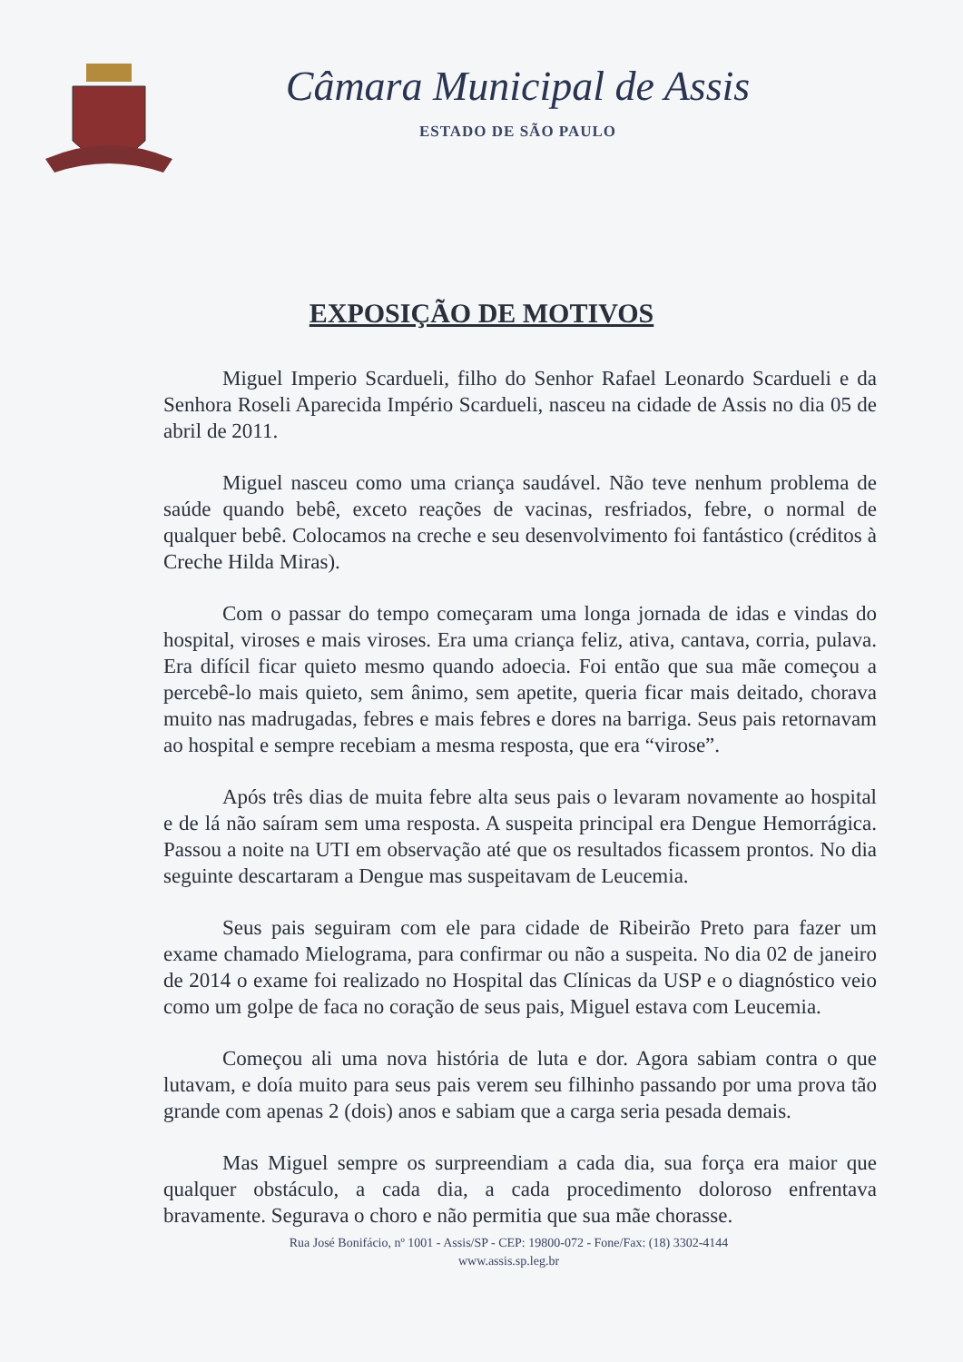Câmara Municipal de Assis
ESTADO DE SÃO PAULO
EXPOSIÇÃO DE MOTIVOS
Miguel Imperio Scardueli, filho do Senhor Rafael Leonardo Scardueli e da Senhora Roseli Aparecida Império Scardueli, nasceu na cidade de Assis no dia 05 de abril de 2011.
Miguel nasceu como uma criança saudável. Não teve nenhum problema de saúde quando bebê, exceto reações de vacinas, resfriados, febre, o normal de qualquer bebê. Colocamos na creche e seu desenvolvimento foi fantástico (créditos à Creche Hilda Miras).
Com o passar do tempo começaram uma longa jornada de idas e vindas do hospital, viroses e mais viroses. Era uma criança feliz, ativa, cantava, corria, pulava. Era difícil ficar quieto mesmo quando adoecia. Foi então que sua mãe começou a percebê-lo mais quieto, sem ânimo, sem apetite, queria ficar mais deitado, chorava muito nas madrugadas, febres e mais febres e dores na barriga. Seus pais retornavam ao hospital e sempre recebiam a mesma resposta, que era “virose”.
Após três dias de muita febre alta seus pais o levaram novamente ao hospital e de lá não saíram sem uma resposta. A suspeita principal era Dengue Hemorrágica. Passou a noite na UTI em observação até que os resultados ficassem prontos. No dia seguinte descartaram a Dengue mas suspeitavam de Leucemia.
Seus pais seguiram com ele para cidade de Ribeirão Preto para fazer um exame chamado Mielograma, para confirmar ou não a suspeita. No dia 02 de janeiro de 2014 o exame foi realizado no Hospital das Clínicas da USP e o diagnóstico veio como um golpe de faca no coração de seus pais, Miguel estava com Leucemia.
Começou ali uma nova história de luta e dor. Agora sabiam contra o que lutavam, e doía muito para seus pais verem seu filhinho passando por uma prova tão grande com apenas 2 (dois) anos e sabiam que a carga seria pesada demais.
Mas Miguel sempre os surpreendiam a cada dia, sua força era maior que qualquer obstáculo, a cada dia, a cada procedimento doloroso enfrentava bravamente. Segurava o choro e não permitia que sua mãe chorasse.
Rua José Bonifácio, nº 1001 - Assis/SP - CEP: 19800-072 - Fone/Fax: (18) 3302-4144
www.assis.sp.leg.br